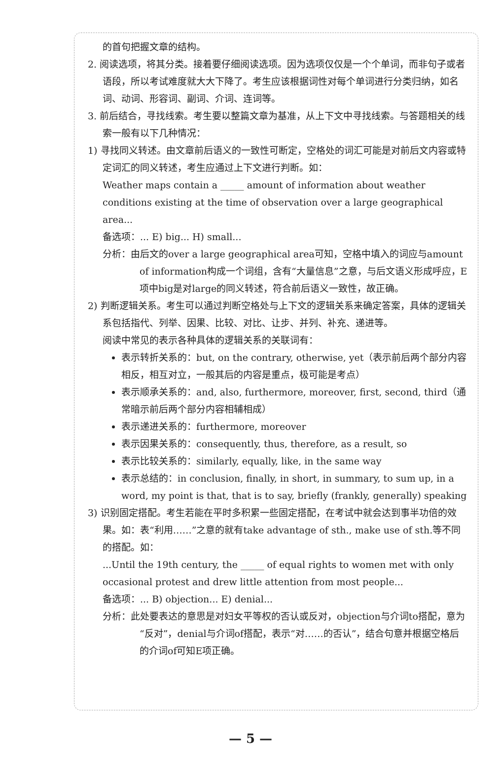的首句把握文章的结构。
2. 阅读选项，将其分类。接着要仔细阅读选项。因为选项仅仅是一个个单词，而非句子或者语段，所以考试难度就大大下降了。考生应该根据词性对每个单词进行分类归纳，如名词、动词、形容词、副词、介词、连词等。
3. 前后结合，寻找线索。考生要以整篇文章为基准，从上下文中寻找线索。与答题相关的线索一般有以下几种情况：
1) 寻找同义转述。由文章前后语义的一致性可断定，空格处的词汇可能是对前后文内容或特定词汇的同义转述，考生应通过上下文进行判断。如：
Weather maps contain a _____ amount of information about weather conditions existing at the time of observation over a large geographical area...
备选项：... E) big... H) small...
分析：由后文的over a large geographical area可知，空格中填入的词应与amount of information构成一个词组，含有“大量信息”之意，与后文语义形成呼应，E项中big是对large的同义转述，符合前后语义一致性，故正确。
2) 判断逻辑关系。考生可以通过判断空格处与上下文的逻辑关系来确定答案，具体的逻辑关系包括指代、列举、因果、比较、对比、让步、并列、补充、递进等。
阅读中常见的表示各种具体的逻辑关系的关联词有：
表示转折关系的：but, on the contrary, otherwise, yet（表示前后两个部分内容相反，相互对立，一般其后的内容是重点，极可能是考点）
表示顺承关系的：and, also, furthermore, moreover, first, second, third（通常暗示前后两个部分内容相辅相成）
表示递进关系的：furthermore, moreover
表示因果关系的：consequently, thus, therefore, as a result, so
表示比较关系的：similarly, equally, like, in the same way
表示总结的：in conclusion, finally, in short, in summary, to sum up, in a word, my point is that, that is to say, briefly (frankly, generally) speaking
3) 识别固定搭配。考生若能在平时多积累一些固定搭配，在考试中就会达到事半功倍的效果。如：表“利用……”之意的就有take advantage of sth., make use of sth.等不同的搭配。如：
...Until the 19th century, the _____ of equal rights to women met with only occasional protest and drew little attention from most people...
备选项：... B) objection... E) denial...
分析：此处要表达的意思是对妇女平等权的否认或反对，objection与介词to搭配，意为“反对”，denial与介词of搭配，表示“对……的否认”，结合句意并根据空格后的介词of可知E项正确。
— 5 —